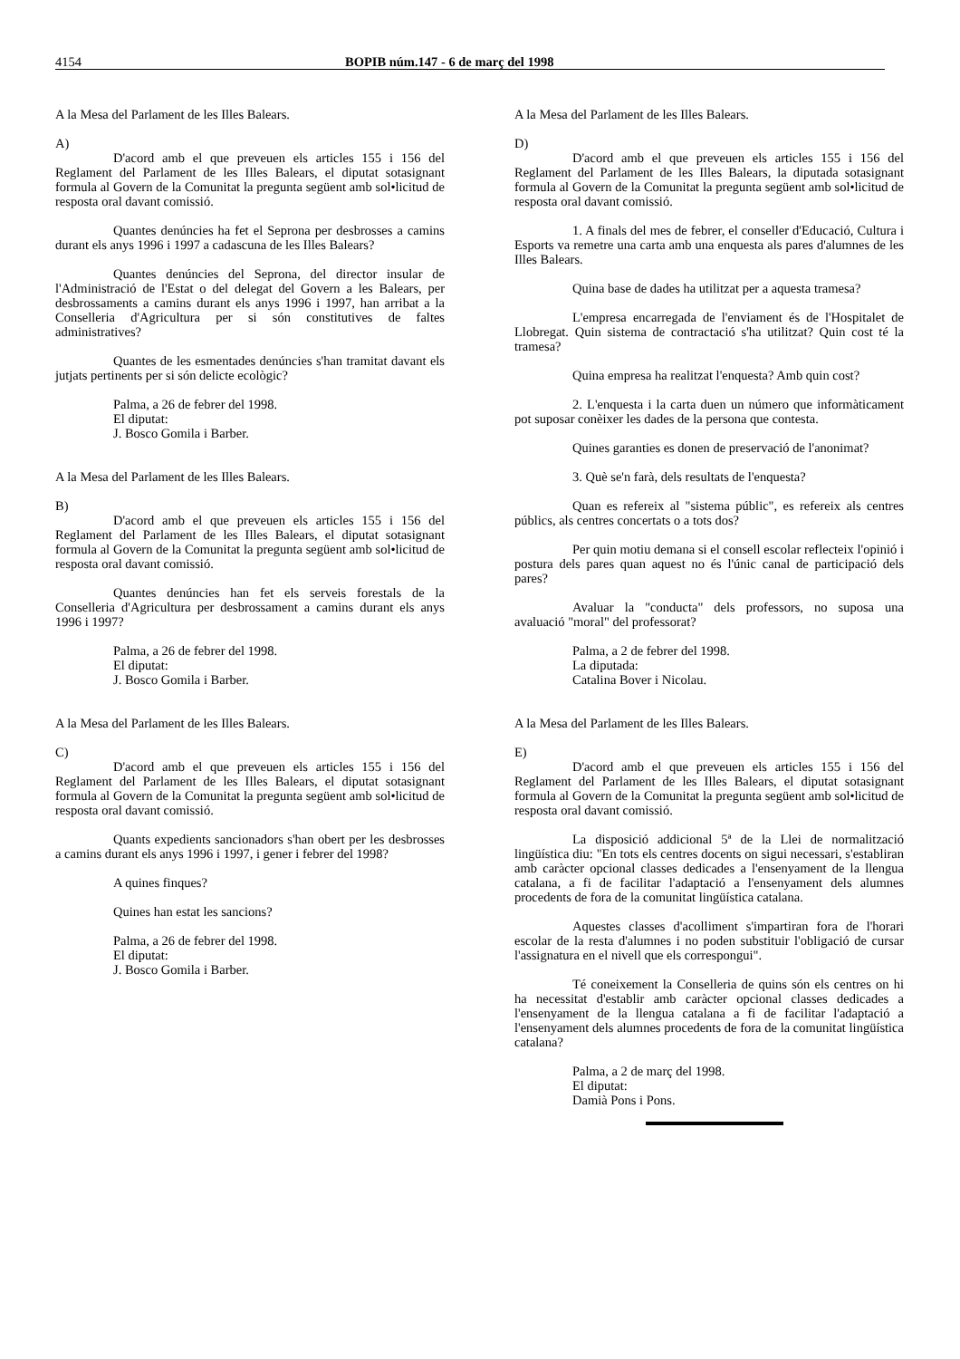4154 BOPIB núm.147 - 6 de març del 1998
A la Mesa del Parlament de les Illes Balears.
A)
D'acord amb el que preveuen els articles 155 i 156 del Reglament del Parlament de les Illes Balears, el diputat sotasignant formula al Govern de la Comunitat la pregunta següent amb sol•licitud de resposta oral davant comissió.
Quantes denúncies ha fet el Seprona per desbrosses a camins durant els anys 1996 i 1997 a cadascuna de les Illes Balears?
Quantes denúncies del Seprona, del director insular de l'Administració de l'Estat o del delegat del Govern a les Balears, per desbrossaments a camins durant els anys 1996 i 1997, han arribat a la Conselleria d'Agricultura per si són constitutives de faltes administratives?
Quantes de les esmentades denúncies s'han tramitat davant els jutjats pertinents per si són delicte ecològic?
Palma, a 26 de febrer del 1998.
El diputat:
J. Bosco Gomila i Barber.
A la Mesa del Parlament de les Illes Balears.
B)
D'acord amb el que preveuen els articles 155 i 156 del Reglament del Parlament de les Illes Balears, el diputat sotasignant formula al Govern de la Comunitat la pregunta següent amb sol•licitud de resposta oral davant comissió.
Quantes denúncies han fet els serveis forestals de la Conselleria d'Agricultura per desbrossament a camins durant els anys 1996 i 1997?
Palma, a 26 de febrer del 1998.
El diputat:
J. Bosco Gomila i Barber.
A la Mesa del Parlament de les Illes Balears.
C)
D'acord amb el que preveuen els articles 155 i 156 del Reglament del Parlament de les Illes Balears, el diputat sotasignant formula al Govern de la Comunitat la pregunta següent amb sol•licitud de resposta oral davant comissió.
Quants expedients sancionadors s'han obert per les desbrosses a camins durant els anys 1996 i 1997, i gener i febrer del 1998?
A quines finques?
Quines han estat les sancions?
Palma, a 26 de febrer del 1998.
El diputat:
J. Bosco Gomila i Barber.
A la Mesa del Parlament de les Illes Balears.
D)
D'acord amb el que preveuen els articles 155 i 156 del Reglament del Parlament de les Illes Balears, la diputada sotasignant formula al Govern de la Comunitat la pregunta següent amb sol•licitud de resposta oral davant comissió.
1. A finals del mes de febrer, el conseller d'Educació, Cultura i Esports va remetre una carta amb una enquesta als pares d'alumnes de les Illes Balears.
Quina base de dades ha utilitzat per a aquesta tramesa?
L'empresa encarregada de l'enviament és de l'Hospitalet de Llobregat. Quin sistema de contractació s'ha utilitzat? Quin cost té la tramesa?
Quina empresa ha realitzat l'enquesta? Amb quin cost?
2. L'enquesta i la carta duen un número que informàticament pot suposar conèixer les dades de la persona que contesta.
Quines garanties es donen de preservació de l'anonimat?
3. Què se'n farà, dels resultats de l'enquesta?
Quan es refereix al "sistema públic", es refereix als centres públics, als centres concertats o a tots dos?
Per quin motiu demana si el consell escolar reflecteix l'opinió i postura dels pares quan aquest no és l'únic canal de participació dels pares?
Avaluar la "conducta" dels professors, no suposa una avaluació "moral" del professorat?
Palma, a 2 de febrer del 1998.
La diputada:
Catalina Bover i Nicolau.
A la Mesa del Parlament de les Illes Balears.
E)
D'acord amb el que preveuen els articles 155 i 156 del Reglament del Parlament de les Illes Balears, el diputat sotasignant formula al Govern de la Comunitat la pregunta següent amb sol•licitud de resposta oral davant comissió.
La disposició addicional 5ª de la Llei de normalització lingüística diu: "En tots els centres docents on sigui necessari, s'establiran amb caràcter opcional classes dedicades a l'ensenyament de la llengua catalana, a fi de facilitar l'adaptació a l'ensenyament dels alumnes procedents de fora de la comunitat lingüística catalana.
Aquestes classes d'acolliment s'impartiran fora de l'horari escolar de la resta d'alumnes i no poden substituir l'obligació de cursar l'assignatura en el nivell que els correspongui".
Té coneixement la Conselleria de quins són els centres on hi ha necessitat d'establir amb caràcter opcional classes dedicades a l'ensenyament de la llengua catalana a fi de facilitar l'adaptació a l'ensenyament dels alumnes procedents de fora de la comunitat lingüística catalana?
Palma, a 2 de març del 1998.
El diputat:
Damià Pons i Pons.